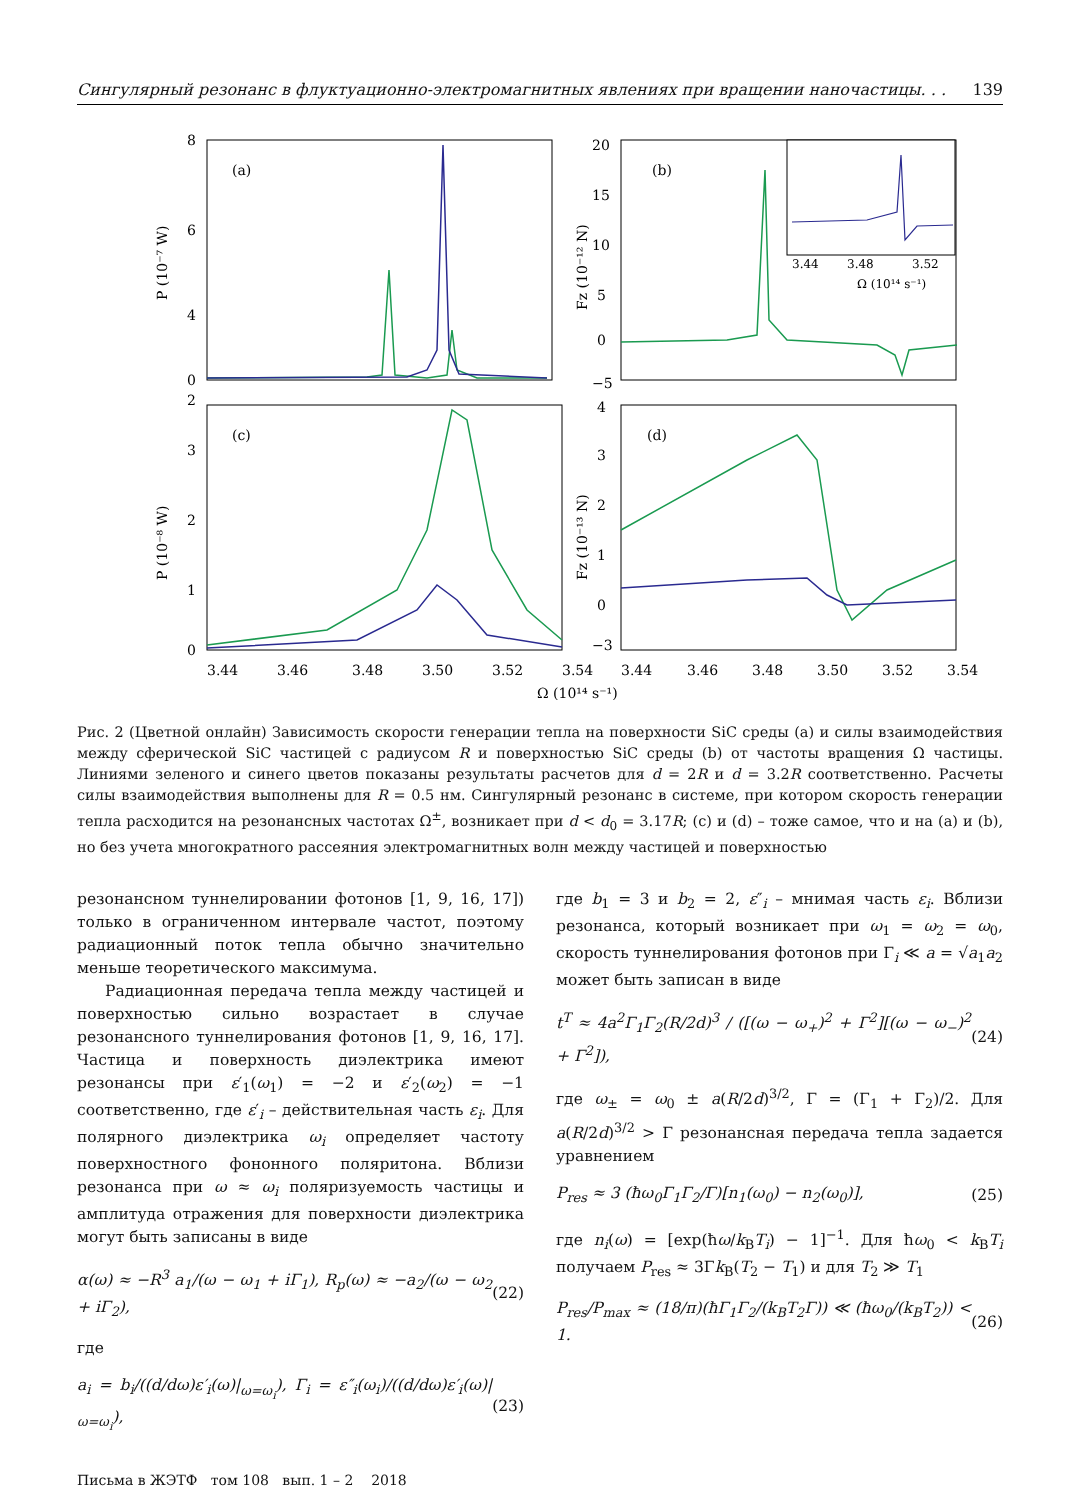Сингулярный резонанс в флуктуационно-электромагнитных явлениях при вращении наночастицы. . . 139
(a)
8
6
4
2
0
P (10⁻⁷ W)
(b)
20
15
10
5
0
−5
Fz (10⁻¹² N)
3.44
3.48
3.52
Ω (10¹⁴ s⁻¹)
(c)
3
2
1
0
P (10⁻⁸ W)
(d)
4
3
2
1
0
−3
Fz (10⁻¹³ N)
3.44
3.46
3.48
3.50
3.52
3.54
3.44
3.46
3.48
3.50
3.52
3.54
Ω (10¹⁴ s⁻¹)
Рис. 2 (Цветной онлайн) Зависимость скорости генерации тепла на поверхности SiC среды (a) и силы взаимодействия между сферической SiC частицей с радиусом R и поверхностью SiC среды (b) от частоты вращения Ω частицы. Линиями зеленого и синего цветов показаны результаты расчетов для d = 2R и d = 3.2R соответственно. Расчеты силы взаимодействия выполнены для R = 0.5 нм. Сингулярный резонанс в системе, при котором скорость генерации тепла расходится на резонансных частотах Ω<sup>±</sup>, возникает при d < d<sub>0</sub> = 3.17R; (c) и (d) – тоже самое, что и на (a) и (b), но без учета многократного рассеяния электромагнитных волн между частицей и поверхностью
резонансном туннелировании фотонов [1, 9, 16, 17]) только в ограниченном интервале частот, поэтому радиационный поток тепла обычно значительно меньше теоретического максимума.
Радиационная передача тепла между частицей и поверхностью сильно возрастает в случае резонансного туннелирования фотонов [1, 9, 16, 17]. Частица и поверхность диэлектрика имеют резонансы при ε′<sub>1</sub>(ω<sub>1</sub>) = −2 и ε′<sub>2</sub>(ω<sub>2</sub>) = −1 соответственно, где ε′<sub>i</sub> – действительная часть ε<sub>i</sub>. Для полярного диэлектрика ω<sub>i</sub> определяет частоту поверхностного фононного поляритона. Вблизи резонанса при ω ≈ ω<sub>i</sub> поляризуемость частицы и амплитуда отражения для поверхности диэлектрика могут быть записаны в виде
α(ω) ≈ −R<sup>3</sup> a<sub>1</sub>/(ω − ω<sub>1</sub> + iΓ<sub>1</sub>), R<sub>p</sub>(ω) ≈ −a<sub>2</sub>/(ω − ω<sub>2</sub> + iΓ<sub>2</sub>), (22)
где
a<sub>i</sub> = b<sub>i</sub>/((d/dω)ε′<sub>i</sub>(ω)|<sub>ω=ω<sub>i</sub></sub>), Γ<sub>i</sub> = ε″<sub>i</sub>(ω<sub>i</sub>)/((d/dω)ε′<sub>i</sub>(ω)|<sub>ω=ω<sub>i</sub></sub>), (23)
где b<sub>1</sub> = 3 и b<sub>2</sub> = 2, ε″<sub>i</sub> – мнимая часть ε<sub>i</sub>. Вблизи резонанса, который возникает при ω<sub>1</sub> = ω<sub>2</sub> = ω<sub>0</sub>, скорость туннелирования фотонов при Γ<sub>i</sub> ≪ a = √a<sub>1</sub>a<sub>2</sub> может быть записан в виде
t<sup>T</sup> ≈ 4a<sup>2</sup>Γ<sub>1</sub>Γ<sub>2</sub>(R/2d)<sup>3</sup> / ([(ω − ω<sub>+</sub>)<sup>2</sup> + Γ<sup>2</sup>][(ω − ω<sub>−</sub>)<sup>2</sup> + Γ<sup>2</sup>]), (24)
где ω<sub>±</sub> = ω<sub>0</sub> ± a(R/2d)<sup>3/2</sup>, Γ = (Γ<sub>1</sub> + Γ<sub>2</sub>)/2. Для a(R/2d)<sup>3/2</sup> > Γ резонансная передача тепла задается уравнением
P<sub>res</sub> ≈ 3 (ħω<sub>0</sub>Γ<sub>1</sub>Γ<sub>2</sub>/Γ)[n<sub>1</sub>(ω<sub>0</sub>) − n<sub>2</sub>(ω<sub>0</sub>)], (25)
где n<sub>i</sub>(ω) = [exp(ħω/k<sub>B</sub>T<sub>i</sub>) − 1]<sup>−1</sup>. Для ħω<sub>0</sub> < k<sub>B</sub>T<sub>i</sub> получаем P<sub>res</sub> ≈ 3Γk<sub>B</sub>(T<sub>2</sub> − T<sub>1</sub>) и для T<sub>2</sub> ≫ T<sub>1</sub>
P<sub>res</sub>/P<sub>max</sub> ≈ (18/π)(ħΓ<sub>1</sub>Γ<sub>2</sub>/(k<sub>B</sub>T<sub>2</sub>Γ)) ≪ (ħω<sub>0</sub>/(k<sub>B</sub>T<sub>2</sub>)) < 1. (26)
Письма в ЖЭТФ том 108 вып. 1 – 2 2018